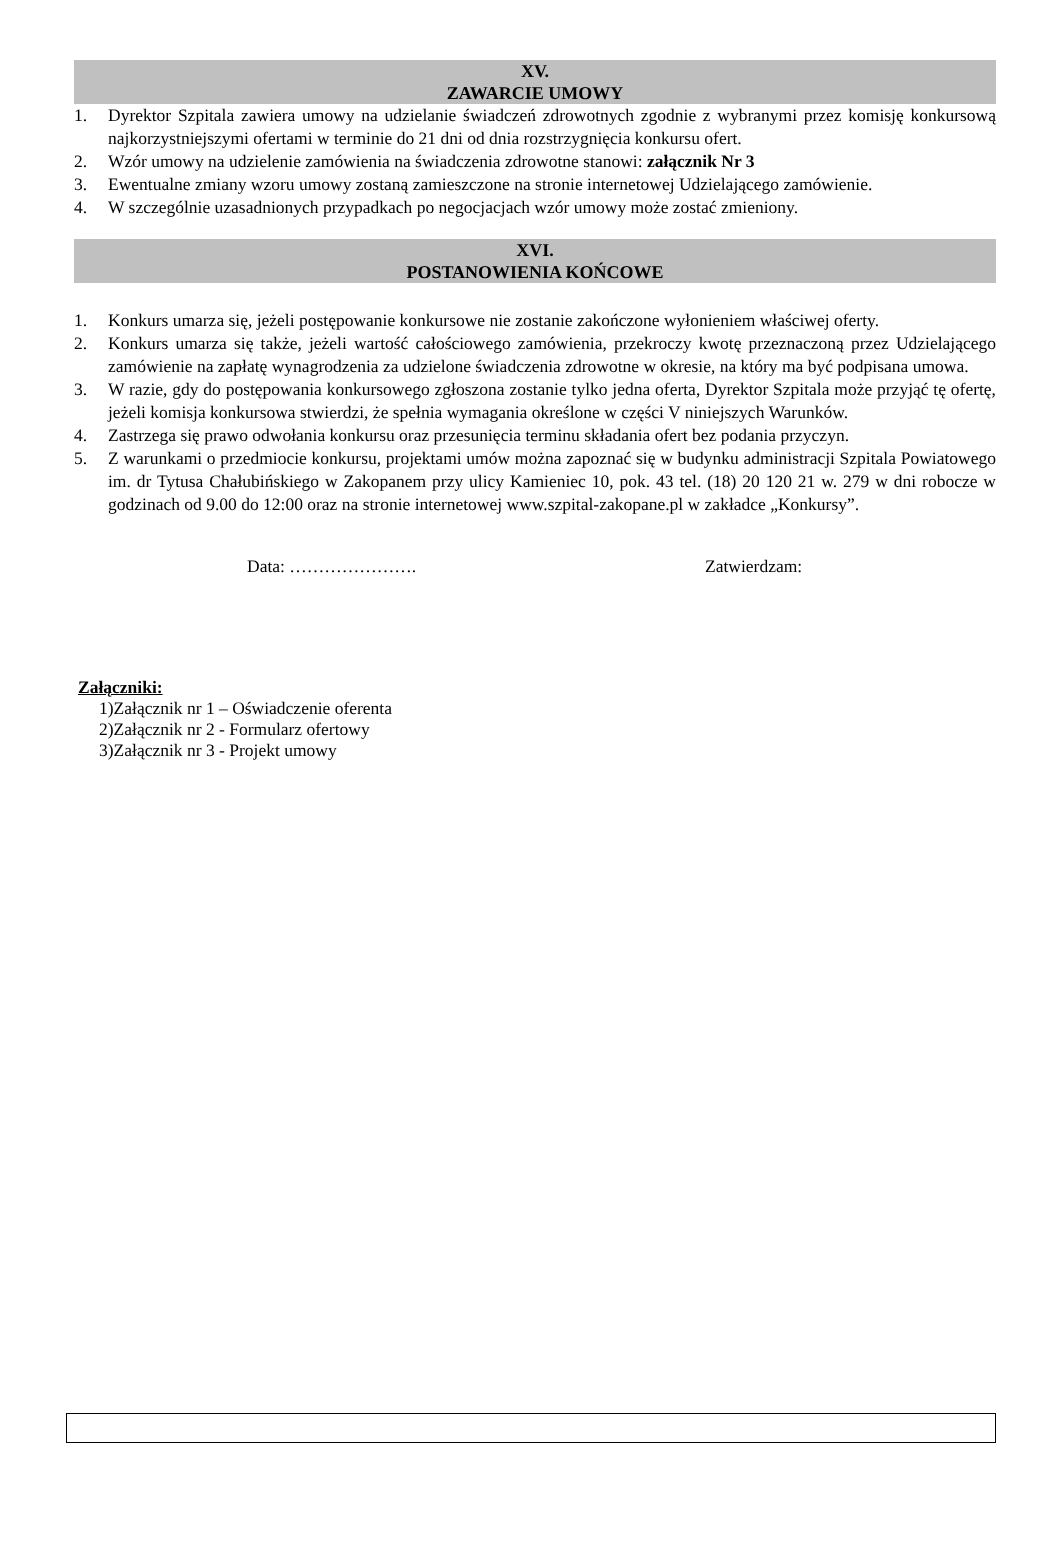XV.
ZAWARCIE UMOWY
1. Dyrektor Szpitala zawiera umowy na udzielanie świadczeń zdrowotnych zgodnie z wybranymi przez komisję konkursową najkorzystniejszymi ofertami w terminie do 21 dni od dnia rozstrzygnięcia konkursu ofert.
2. Wzór umowy na udzielenie zamówienia na świadczenia zdrowotne stanowi: załącznik Nr 3
3. Ewentualne zmiany wzoru umowy zostaną zamieszczone na stronie internetowej Udzielającego zamówienie.
4. W szczególnie uzasadnionych przypadkach po negocjacjach wzór umowy może zostać zmieniony.
XVI.
POSTANOWIENIA KOŃCOWE
1. Konkurs umarza się, jeżeli postępowanie konkursowe nie zostanie zakończone wyłonieniem właściwej oferty.
2. Konkurs umarza się także, jeżeli wartość całościowego zamówienia, przekroczy kwotę przeznaczoną przez Udzielającego zamówienie na zapłatę wynagrodzenia za udzielone świadczenia zdrowotne w okresie, na który ma być podpisana umowa.
3. W razie, gdy do postępowania konkursowego zgłoszona zostanie tylko jedna oferta, Dyrektor Szpitala może przyjąć tę ofertę, jeżeli komisja konkursowa stwierdzi, że spełnia wymagania określone w części V niniejszych Warunków.
4. Zastrzega się prawo odwołania konkursu oraz przesunięcia terminu składania ofert bez podania przyczyn.
5. Z warunkami o przedmiocie konkursu, projektami umów można zapoznać się w budynku administracji Szpitala Powiatowego im. dr Tytusa Chałubińskiego w Zakopanem przy ulicy Kamieniec 10, pok. 43 tel. (18) 20 120 21 w. 279 w dni robocze w godzinach od 9.00 do 12:00 oraz na stronie internetowej www.szpital-zakopane.pl w zakładce „Konkursy”.
Data: …………………. Zatwierdzam:
Załączniki:
1)Załącznik nr 1 – Oświadczenie oferenta
2)Załącznik nr 2 - Formularz ofertowy
3)Załącznik nr 3 - Projekt umowy